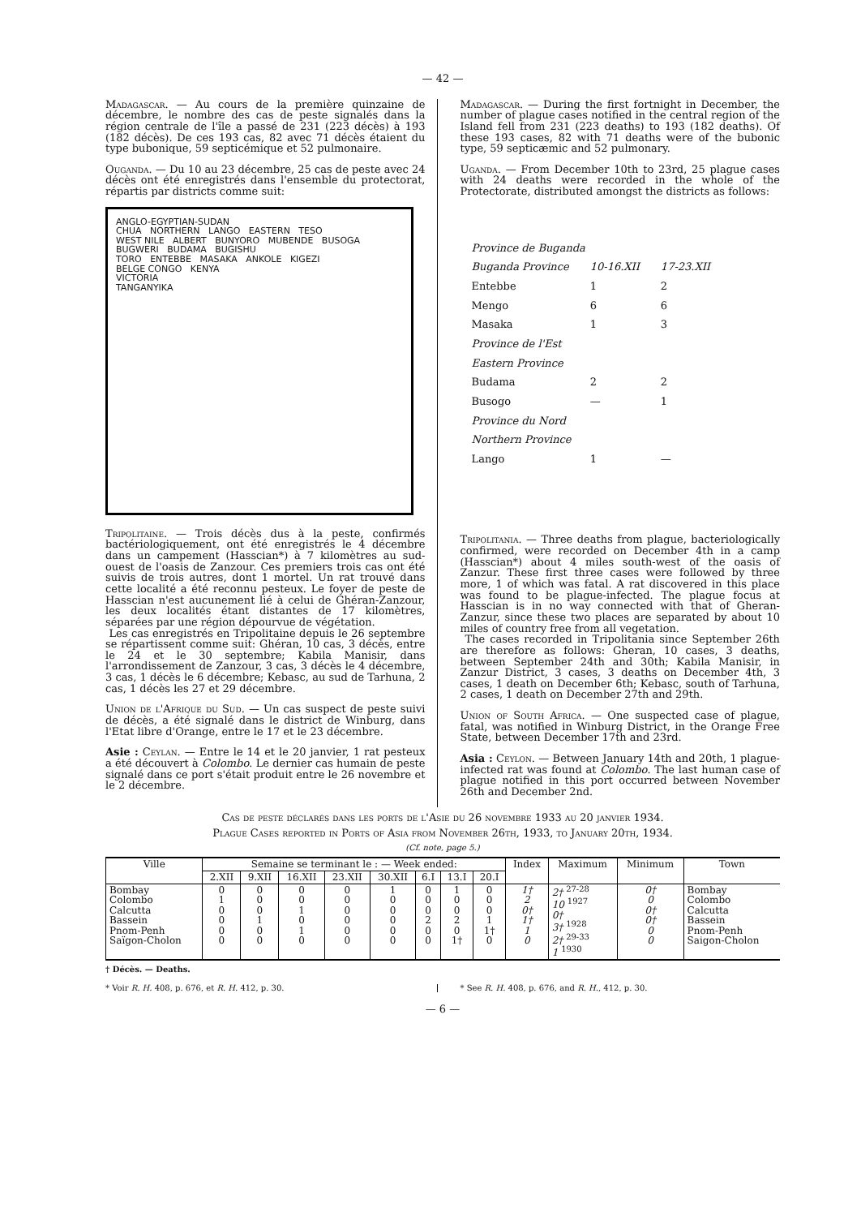— 42 —
Madagascar. — Au cours de la première quinzaine de décembre, le nombre des cas de peste signalés dans la région centrale de l'île a passé de 231 (223 décès) à 193 (182 décès). De ces 193 cas, 82 avec 71 décès étaient du type bubonique, 59 septicémique et 52 pulmonaire.
Ouganda. — Du 10 au 23 décembre, 25 cas de peste avec 24 décès ont été enregistrés dans l'ensemble du protectorat, répartis par districts comme suit:
ANGLO-EGYPTIAN-SUDAN
CHUA NORTHERN LANGO EASTERN TESO
WEST NILE ALBERT BUNYORO MUBENDE BUSOGA BUGWERI BUDAMA BUGISHU
TORO ENTEBBE MASAKA ANKOLE KIGEZI
BELGE CONGO KENYA
VICTORIA
TANGANYIKA
Tripolitaine. — Trois décès dus à la peste, confirmés bactériologiquement, ont été enregistrés le 4 décembre dans un campement (Hasscian*) à 7 kilomètres au sud-ouest de l'oasis de Zanzour. Ces premiers trois cas ont été suivis de trois autres, dont 1 mortel. Un rat trouvé dans cette localité a été reconnu pesteux. Le foyer de peste de Hasscian n'est aucunement lié à celui de Ghéran-Zanzour, les deux localités étant distantes de 17 kilomètres, séparées par une région dépourvue de végétation.
Les cas enregistrés en Tripolitaine depuis le 26 septembre se répartissent comme suit: Ghéran, 10 cas, 3 décès, entre le 24 et le 30 septembre; Kabila Manisir, dans l'arrondissement de Zanzour, 3 cas, 3 décès le 4 décembre, 3 cas, 1 décès le 6 décembre; Kebasc, au sud de Tarhuna, 2 cas, 1 décès les 27 et 29 décembre.
Union de l'Afrique du Sud. — Un cas suspect de peste suivi de décès, a été signalé dans le district de Winburg, dans l'Etat libre d'Orange, entre le 17 et le 23 décembre.
Asie : Ceylan. — Entre le 14 et le 20 janvier, 1 rat pesteux a été découvert à Colombo. Le dernier cas humain de peste signalé dans ce port s'était produit entre le 26 novembre et le 2 décembre.
Madagascar. — During the first fortnight in December, the number of plague cases notified in the central region of the Island fell from 231 (223 deaths) to 193 (182 deaths). Of these 193 cases, 82 with 71 deaths were of the bubonic type, 59 septicæmic and 52 pulmonary.
Uganda. — From December 10th to 23rd, 25 plague cases with 24 deaths were recorded in the whole of the Protectorate, distributed amongst the districts as follows:
| Province de Buganda | | |
| Buganda Province | 10-16.XII | 17-23.XII |
| Entebbe | 1 | 2 |
| Mengo | 6 | 6 |
| Masaka | 1 | 3 |
| Province de l'Est | | |
| Eastern Province | | |
| Budama | 2 | 2 |
| Busogo | — | 1 |
| Province du Nord | | |
| Northern Province | | |
| Lango | 1 | — |
Tripolitania. — Three deaths from plague, bacteriologically confirmed, were recorded on December 4th in a camp (Hasscian*) about 4 miles south-west of the oasis of Zanzur. These first three cases were followed by three more, 1 of which was fatal. A rat discovered in this place was found to be plague-infected. The plague focus at Hasscian is in no way connected with that of Gheran-Zanzur, since these two places are separated by about 10 miles of country free from all vegetation.
The cases recorded in Tripolitania since September 26th are therefore as follows: Gheran, 10 cases, 3 deaths, between September 24th and 30th; Kabila Manisir, in Zanzur District, 3 cases, 3 deaths on December 4th, 3 cases, 1 death on December 6th; Kebasc, south of Tarhuna, 2 cases, 1 death on December 27th and 29th.
Union of South Africa. — One suspected case of plague, fatal, was notified in Winburg District, in the Orange Free State, between December 17th and 23rd.
Asia : Ceylon. — Between January 14th and 20th, 1 plague-infected rat was found at Colombo. The last human case of plague notified in this port occurred between November 26th and December 2nd.
Cas de peste déclarés dans les ports de l'Asie du 26 novembre 1933 au 20 janvier 1934.
Plague Cases reported in Ports of Asia from November 26th, 1933, to January 20th, 1934.
(Cf. note, page 5.)
| Ville | Semaine se terminant le : — Week ended: | | | | | | | | Index | Maximum | Minimum | Town |
| --- | --- | --- | --- | --- | --- | --- | --- | --- | --- | --- | --- | --- |
| | 2.XII | 9.XII | 16.XII | 23.XII | 30.XII | 6.I | 13.I | 20.I | | | | |
| Bombay Colombo Calcutta Bassein Pnom-Penh Saïgon-Cholon | 0 1 0 0 0 0 | 0 0 0 1 0 0 | 0 0 1 0 1 0 | 0 0 0 0 0 0 | 1 0 0 0 0 0 | 0 0 0 2 0 0 | 1 0 0 2 0 1† | 0 0 0 1 1† 0 | 1† 2 0† 1† 1 0 | 2† <sup>27-28</sup> 10 <sup>1927</sup> 0† 3† <sup>1928</sup> 2† <sup>29-33</sup> 1 <sup>1930</sup> | 0† 0 0† 0† 0 0 | Bombay Colombo Calcutta Bassein Pnom-Penh Saigon-Cholon |
† Décès. — Deaths.
* Voir R. H. 408, p. 676, et R. H. 412, p. 30.
* See R. H. 408, p. 676, and R. H., 412, p. 30.
— 6 —